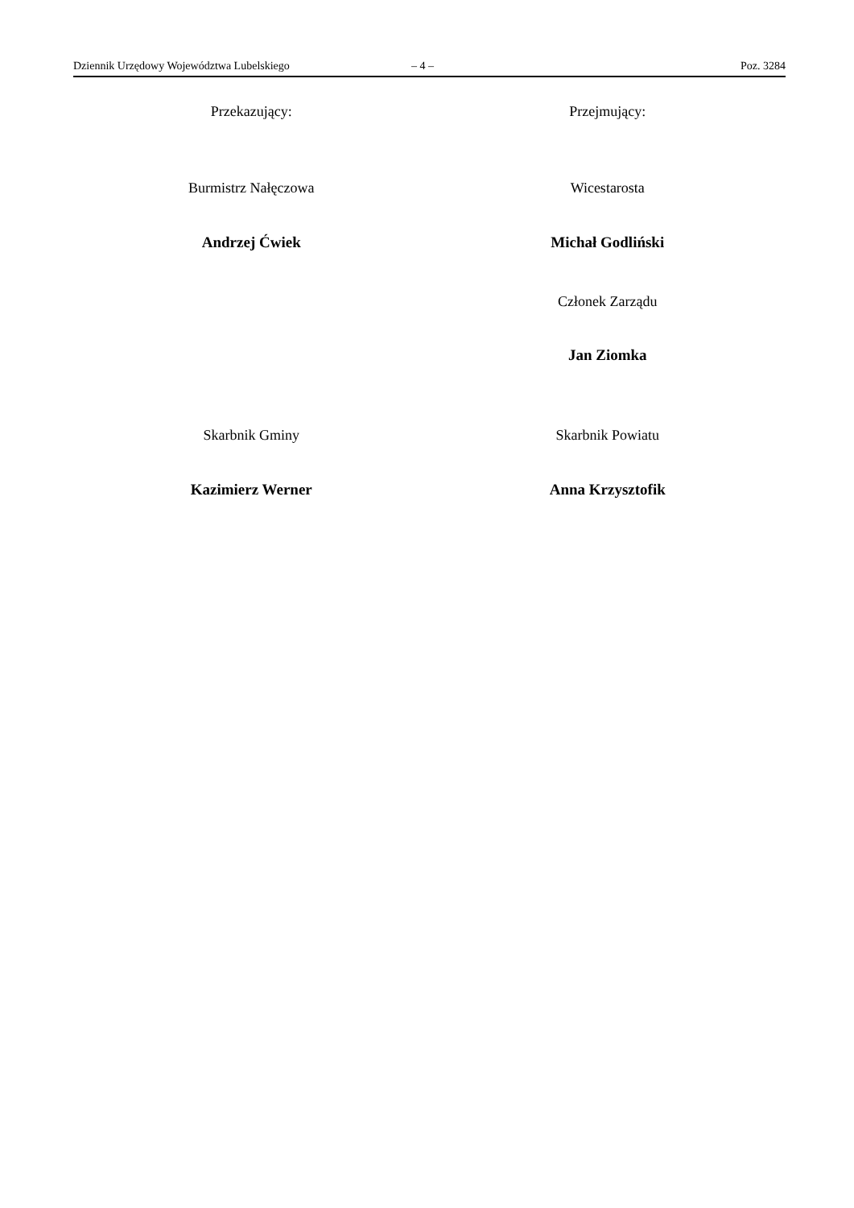Dziennik Urzędowy Województwa Lubelskiego – 4 – Poz. 3284
Przekazujący: Przejmujący:
Burmistrz Nałęczowa Wicestarosta
Andrzej Ćwiek Michał Godliński
Członek Zarządu
Jan Ziomka
Skarbnik Gminy Skarbnik Powiatu
Kazimierz Werner Anna Krzysztofik